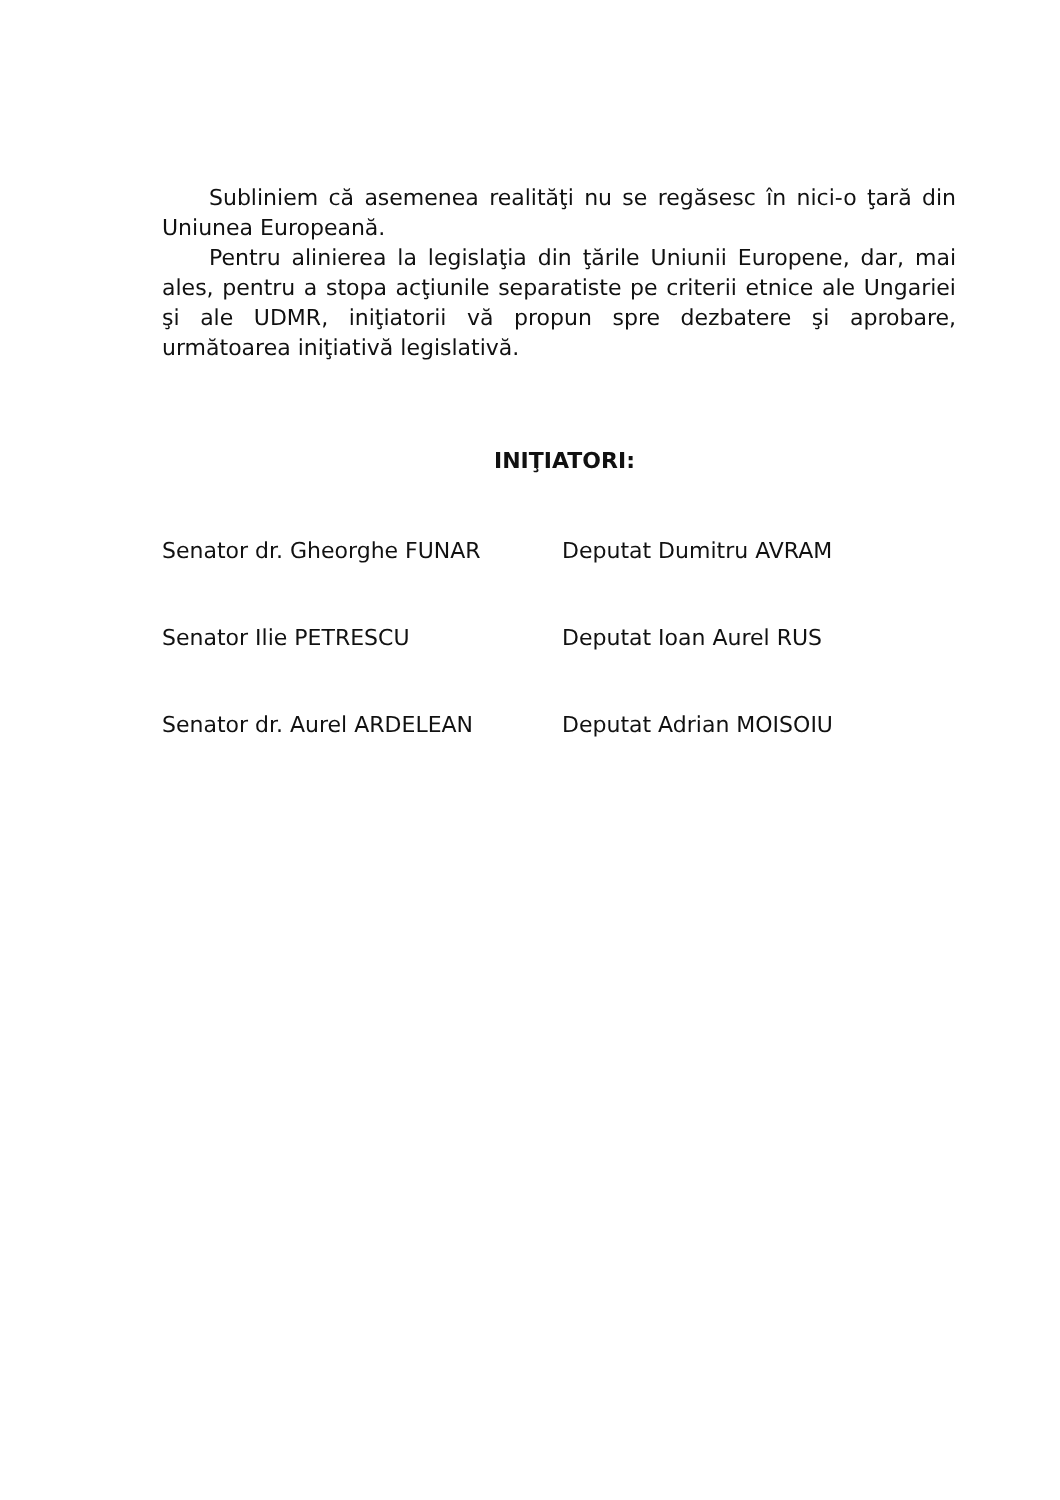Subliniem că asemenea realităţi nu se regăsesc în nici-o ţară din Uniunea Europeană.
Pentru alinierea la legislaţia din ţările Uniunii Europene, dar, mai ales, pentru a stopa acţiunile separatiste pe criterii etnice ale Ungariei şi ale UDMR, iniţiatorii vă propun spre dezbatere şi aprobare, următoarea iniţiativă legislativă.
INIŢIATORI:
Senator dr. Gheorghe FUNAR Deputat Dumitru AVRAM
Senator Ilie PETRESCU Deputat Ioan Aurel RUS
Senator dr. Aurel ARDELEAN Deputat Adrian MOISOIU